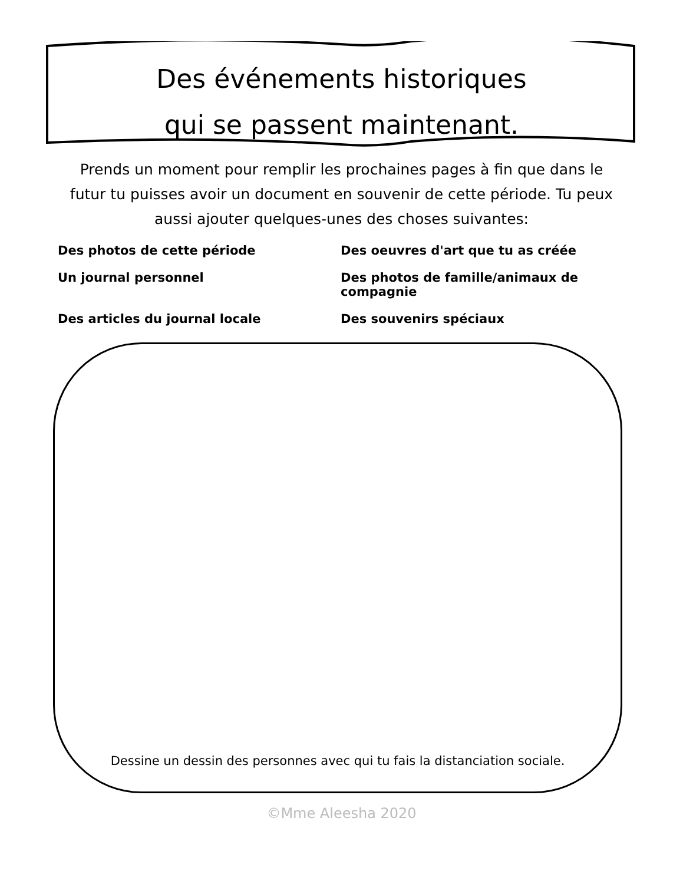Des événements historiques
qui se passent maintenant.
Prends un moment pour remplir les prochaines pages à fin que dans le futur tu puisses avoir un document en souvenir de cette période. Tu peux aussi ajouter quelques-unes des choses suivantes:
Des photos de cette période
Des oeuvres d'art que tu as créée
Un journal personnel
Des photos de famille/animaux de compagnie
Des articles du journal locale
Des souvenirs spéciaux
Dessine un dessin des personnes avec qui tu fais la distanciation sociale.
©Mme Aleesha 2020